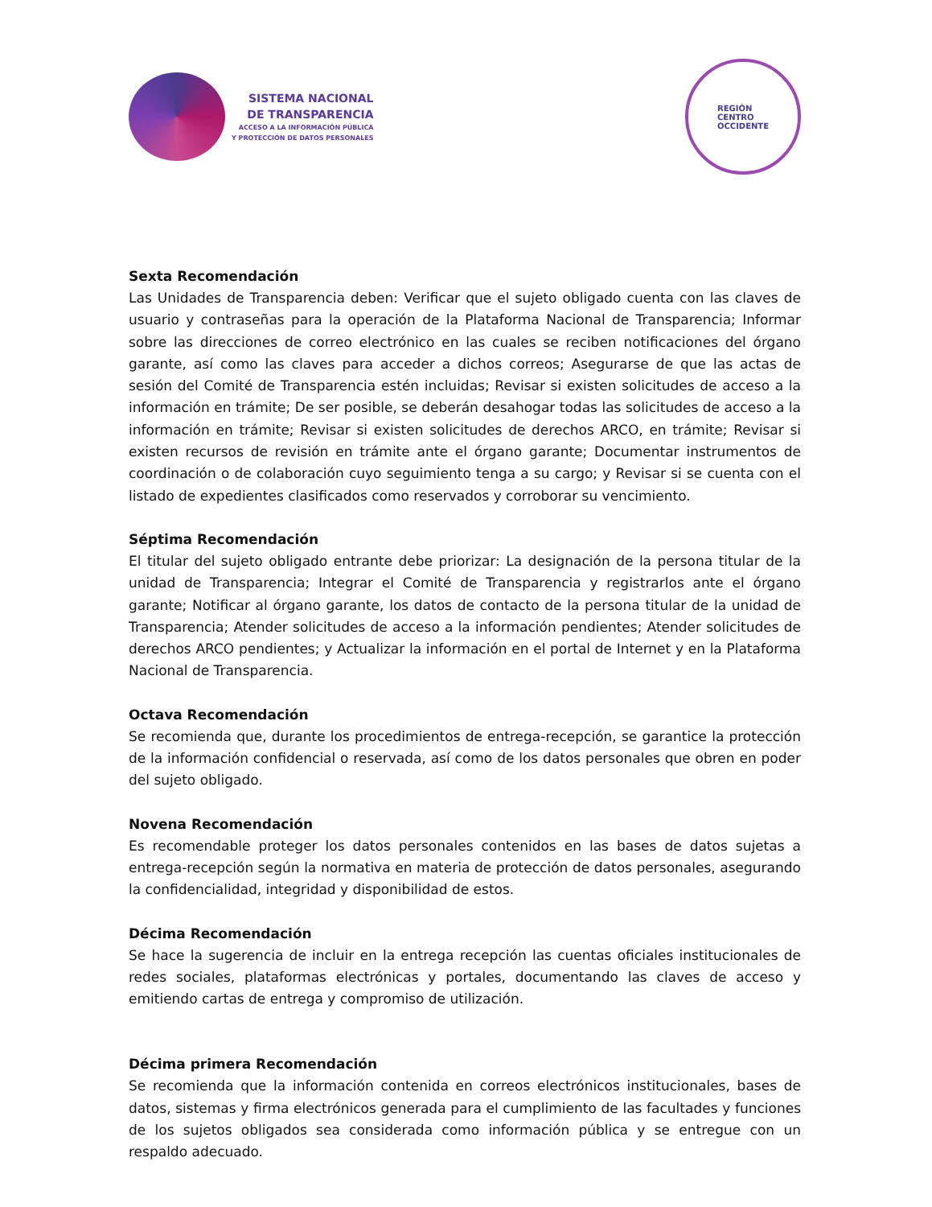SISTEMA NACIONAL
DE TRANSPARENCIA
ACCESO A LA INFORMACIÓN PÚBLICA
Y PROTECCIÓN DE DATOS PERSONALES
REGIÓN
CENTRO
OCCIDENTE
Sexta Recomendación
Las Unidades de Transparencia deben: Verificar que el sujeto obligado cuenta con las claves de usuario y contraseñas para la operación de la Plataforma Nacional de Transparencia; Informar sobre las direcciones de correo electrónico en las cuales se reciben notificaciones del órgano garante, así como las claves para acceder a dichos correos; Asegurarse de que las actas de sesión del Comité de Transparencia estén incluidas; Revisar si existen solicitudes de acceso a la información en trámite; De ser posible, se deberán desahogar todas las solicitudes de acceso a la información en trámite; Revisar si existen solicitudes de derechos ARCO, en trámite; Revisar si existen recursos de revisión en trámite ante el órgano garante; Documentar instrumentos de coordinación o de colaboración cuyo seguimiento tenga a su cargo; y Revisar si se cuenta con el listado de expedientes clasificados como reservados y corroborar su vencimiento.
Séptima Recomendación
El titular del sujeto obligado entrante debe priorizar: La designación de la persona titular de la unidad de Transparencia; Integrar el Comité de Transparencia y registrarlos ante el órgano garante; Notificar al órgano garante, los datos de contacto de la persona titular de la unidad de Transparencia; Atender solicitudes de acceso a la información pendientes; Atender solicitudes de derechos ARCO pendientes; y Actualizar la información en el portal de Internet y en la Plataforma Nacional de Transparencia.
Octava Recomendación
Se recomienda que, durante los procedimientos de entrega-recepción, se garantice la protección de la información confidencial o reservada, así como de los datos personales que obren en poder del sujeto obligado.
Novena Recomendación
Es recomendable proteger los datos personales contenidos en las bases de datos sujetas a entrega-recepción según la normativa en materia de protección de datos personales, asegurando la confidencialidad, integridad y disponibilidad de estos.
Décima Recomendación
Se hace la sugerencia de incluir en la entrega recepción las cuentas oficiales institucionales de redes sociales, plataformas electrónicas y portales, documentando las claves de acceso y emitiendo cartas de entrega y compromiso de utilización.
Décima primera Recomendación
Se recomienda que la información contenida en correos electrónicos institucionales, bases de datos, sistemas y firma electrónicos generada para el cumplimiento de las facultades y funciones de los sujetos obligados sea considerada como información pública y se entregue con un respaldo adecuado.